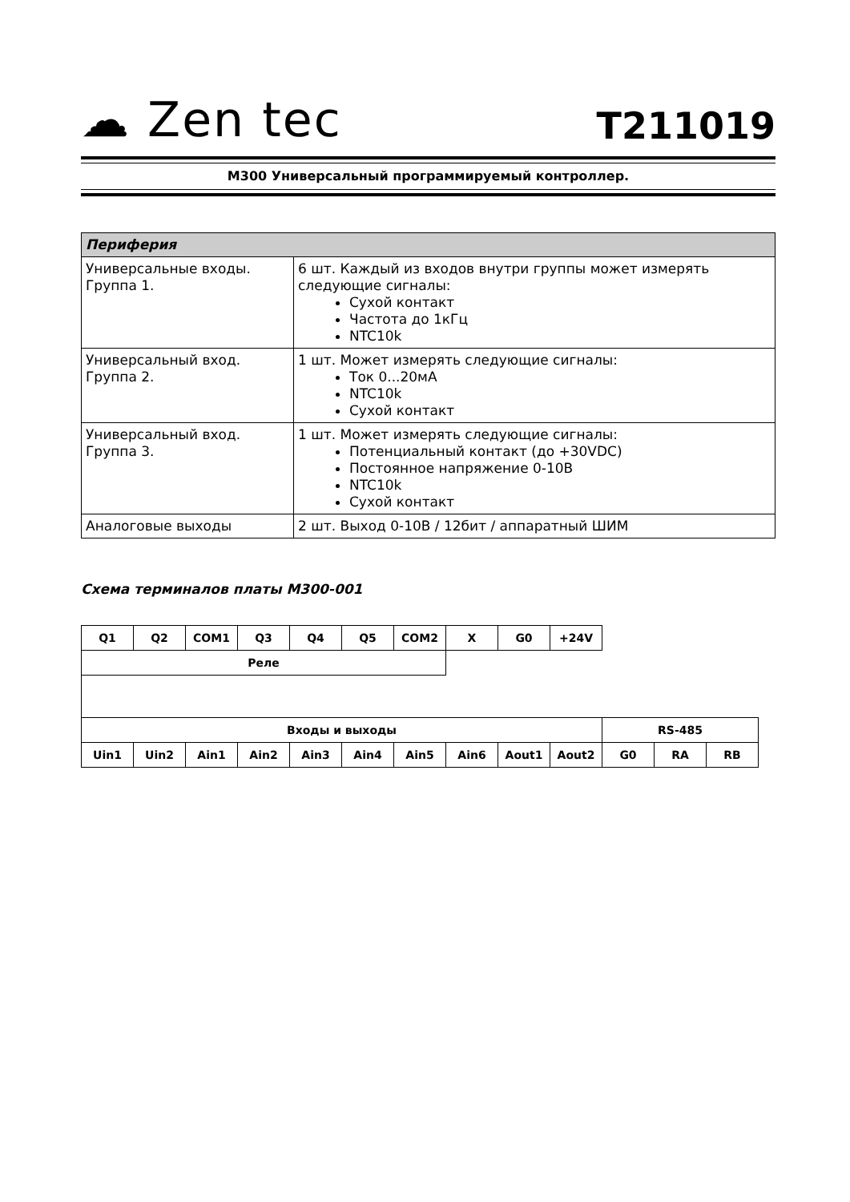☁ Zen tec
T211019
M300 Универсальный программируемый контроллер.
| Периферия | |
| --- | --- |
| Универсальные входы. Группа 1. | 6 шт. Каждый из входов внутри группы может измерять следующие сигналы: Сухой контакт Частота до 1кГц NTC10k |
| Универсальный вход. Группа 2. | 1 шт. Может измерять следующие сигналы: Ток 0...20мА NTC10k Сухой контакт |
| Универсальный вход. Группа 3. | 1 шт. Может измерять следующие сигналы: Потенциальный контакт (до +30VDC) Постоянное напряжение 0-10В NTC10k Сухой контакт |
| Аналоговые выходы | 2 шт. Выход 0-10В / 12бит / аппаратный ШИМ |
Схема терминалов платы M300-001
| Q1 | Q2 | COM1 | Q3 | Q4 | Q5 | COM2 | X | G0 | +24V | | | |
| Реле | | | | | | | | | | | | |
| Входы и выходы | | | | | | | | | | RS-485 | | |
| Uin1 | Uin2 | Ain1 | Ain2 | Ain3 | Ain4 | Ain5 | Ain6 | Aout1 | Aout2 | G0 | RA | RB |